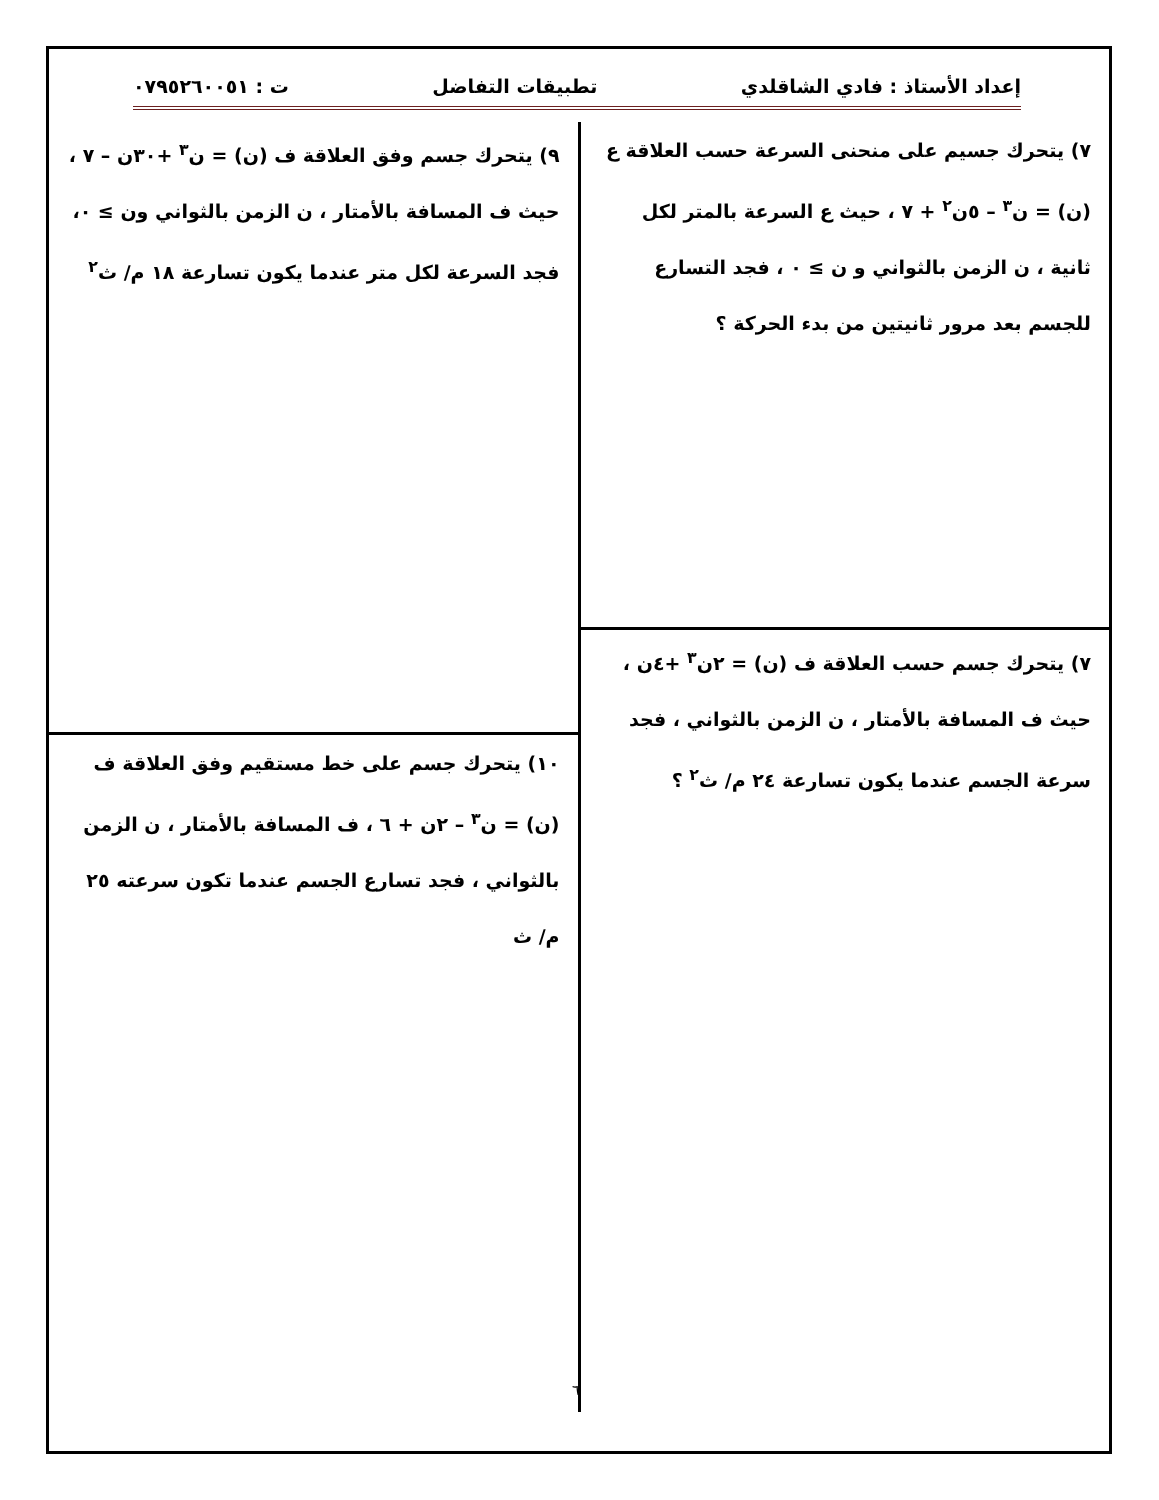إعداد الأستاذ : فادي الشاقلدي تطبيقات التفاضل ت : ٠٧٩٥٢٦٠٠٥١
٧) يتحرك جسيم على منحنى السرعة حسب العلاقة ع (ن) = ن<sup>٣</sup> – ٥ن<sup>٢</sup> + ٧ ، حيث ع السرعة بالمتر لكل ثانية ، ن الزمن بالثواني و ن ≥ ٠ ، فجد التسارع للجسم بعد مرور ثانيتين من بدء الحركة ؟
٧) يتحرك جسم حسب العلاقة ف (ن) = ٢ن<sup>٣</sup> +٤ن ، حيث ف المسافة بالأمتار ، ن الزمن بالثواني ، فجد سرعة الجسم عندما يكون تسارعة ٢٤ م/ ث<sup>٢</sup> ؟
٩) يتحرك جسم وفق العلاقة ف (ن) = ن<sup>٣</sup> +٣٠ن – ٧ ، حيث ف المسافة بالأمتار ، ن الزمن بالثواني ون ≥ ٠، فجد السرعة لكل متر عندما يكون تسارعة ١٨ م/ ث<sup>٢</sup>
١٠) يتحرك جسم على خط مستقيم وفق العلاقة ف (ن) = ن<sup>٣</sup> – ٢ن + ٦ ، ف المسافة بالأمتار ، ن الزمن بالثواني ، فجد تسارع الجسم عندما تكون سرعته ٢٥ م/ ث
٦